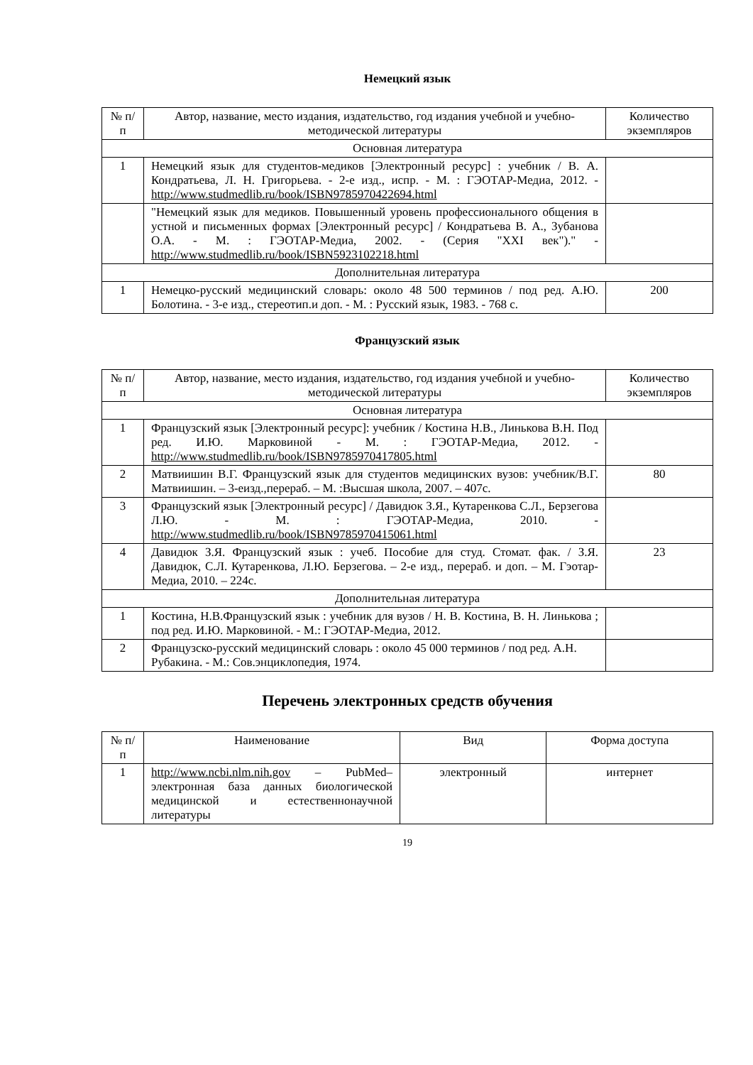Немецкий язык
| № п/п | Автор, название, место издания, издательство, год издания учебной и учебно-методической литературы | Количество экземпляров |
| --- | --- | --- |
| Основная литература | | |
| 1 | Немецкий язык для студентов-медиков [Электронный ресурс] : учебник / В. А. Кондратьева, Л. Н. Григорьева. - 2-е изд., испр. - М. : ГЭОТАР-Медиа, 2012. - http://www.studmedlib.ru/book/ISBN9785970422694.html | |
| | "Немецкий язык для медиков. Повышенный уровень профессионального общения в устной и письменных формах [Электронный ресурс] / Кондратьева В. А., Зубанова О.А. - М. : ГЭОТАР-Медиа, 2002. - (Серия "XXI век")." - http://www.studmedlib.ru/book/ISBN5923102218.html | |
| Дополнительная литература | | |
| 1 | Немецко-русский медицинский словарь: около 48 500 терминов / под ред. А.Ю. Болотина. - 3-е изд., стереотип.и доп. - М. : Русский язык, 1983. - 768 с. | 200 |
Французский язык
| № п/п | Автор, название, место издания, издательство, год издания учебной и учебно-методической литературы | Количество экземпляров |
| --- | --- | --- |
| Основная литература | | |
| 1 | Французский язык [Электронный ресурс]: учебник / Костина Н.В., Линькова В.Н. Под ред. И.Ю. Марковиной - М. : ГЭОТАР-Медиа, 2012. - http://www.studmedlib.ru/book/ISBN9785970417805.html | |
| 2 | Матвиишин В.Г. Французский язык для студентов медицинских вузов: учебник/В.Г. Матвиишин. – 3-еизд.,перераб. – М. :Высшая школа, 2007. – 407с. | 80 |
| 3 | Французский язык [Электронный ресурс] / Давидюк З.Я., Кутаренкова С.Л., Берзегова Л.Ю. - М. : ГЭОТАР-Медиа, 2010. - http://www.studmedlib.ru/book/ISBN9785970415061.html | |
| 4 | Давидюк З.Я. Французский язык : учеб. Пособие для студ. Стомат. фак. / З.Я. Давидюк, С.Л. Кутаренкова, Л.Ю. Берзегова. – 2-е изд., перераб. и доп. – М. Гэотар-Медиа, 2010. – 224с. | 23 |
| Дополнительная литература | | |
| 1 | Костина, Н.В.Французский язык : учебник для вузов / Н. В. Костина, В. Н. Линькова ; под ред. И.Ю. Марковиной. - М.: ГЭОТАР-Медиа, 2012. | |
| 2 | Французско-русский медицинский словарь : около 45 000 терминов / под ред. А.Н. Рубакина. - М.: Сов.энциклопедия, 1974. | |
Перечень электронных средств обучения
| № п/п | Наименование | Вид | Форма доступа |
| --- | --- | --- | --- |
| 1 | http://www.ncbi.nlm.nih.gov – PubMed– электронная база данных биологической медицинской и естественнонаучной литературы | электронный | интернет |
19